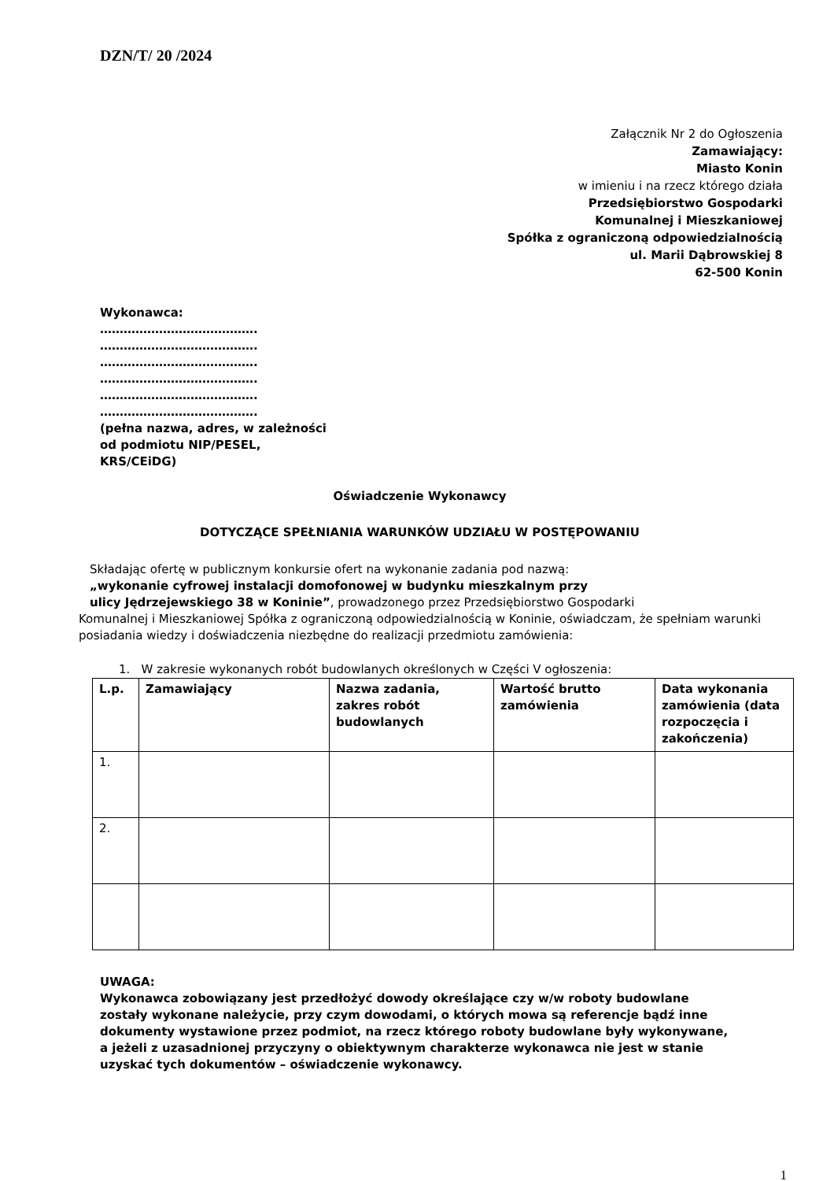DZN/T/ 20 /2024
Załącznik Nr 2 do Ogłoszenia
Zamawiający:
Miasto Konin
w imieniu i na rzecz którego działa
Przedsiębiorstwo Gospodarki
Komunalnej i Mieszkaniowej
Spółka z ograniczoną odpowiedzialnością
ul. Marii Dąbrowskiej 8
62-500 Konin
Wykonawca:
………………………………….
………………………………….
………………………………….
………………………………….
………………………………….
………………………………….
(pełna nazwa, adres, w zależności
od podmiotu NIP/PESEL,
KRS/CEiDG)
Oświadczenie Wykonawcy
DOTYCZĄCE SPEŁNIANIA WARUNKÓW UDZIAŁU W POSTĘPOWANIU
Składając ofertę w publicznym konkursie ofert na wykonanie zadania pod nazwą:
„wykonanie cyfrowej instalacji domofonowej w budynku mieszkalnym przy
ulicy Jędrzejewskiego 38 w Koninie”, prowadzonego przez Przedsiębiorstwo Gospodarki
Komunalnej i Mieszkaniowej Spółka z ograniczoną odpowiedzialnością w Koninie, oświadczam, że spełniam warunki posiadania wiedzy i doświadczenia niezbędne do realizacji przedmiotu zamówienia:
1. W zakresie wykonanych robót budowlanych określonych w Części V ogłoszenia:
| L.p. | Zamawiający | Nazwa zadania, zakres robót budowlanych | Wartość brutto zamówienia | Data wykonania zamówienia (data rozpoczęcia i zakończenia) |
| --- | --- | --- | --- | --- |
| 1. | | | | |
| 2. | | | | |
UWAGA:
Wykonawca zobowiązany jest przedłożyć dowody określające czy w/w roboty budowlane zostały wykonane należycie, przy czym dowodami, o których mowa są referencje bądź inne dokumenty wystawione przez podmiot, na rzecz którego roboty budowlane były wykonywane, a jeżeli z uzasadnionej przyczyny o obiektywnym charakterze wykonawca nie jest w stanie uzyskać tych dokumentów – oświadczenie wykonawcy.
1